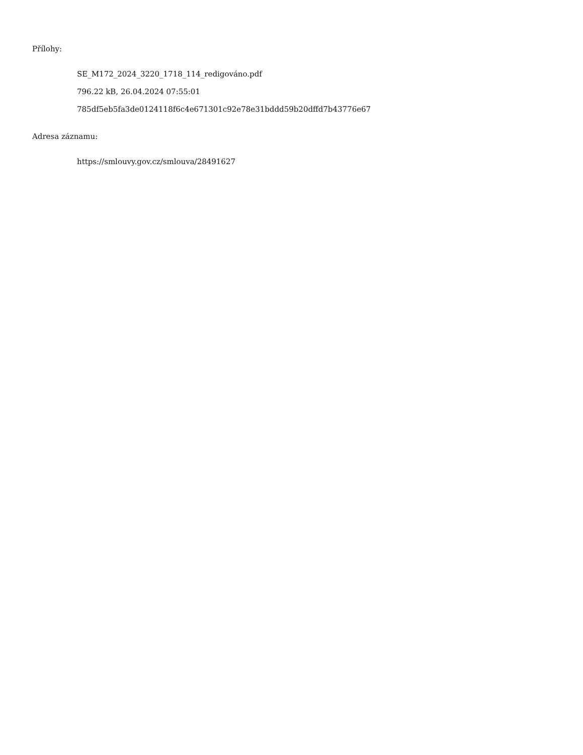Přílohy:
SE_M172_2024_3220_1718_114_redigováno.pdf
796.22 kB, 26.04.2024 07:55:01
785df5eb5fa3de0124118f6c4e671301c92e78e31bddd59b20dffd7b43776e67
Adresa záznamu:
https://smlouvy.gov.cz/smlouva/28491627